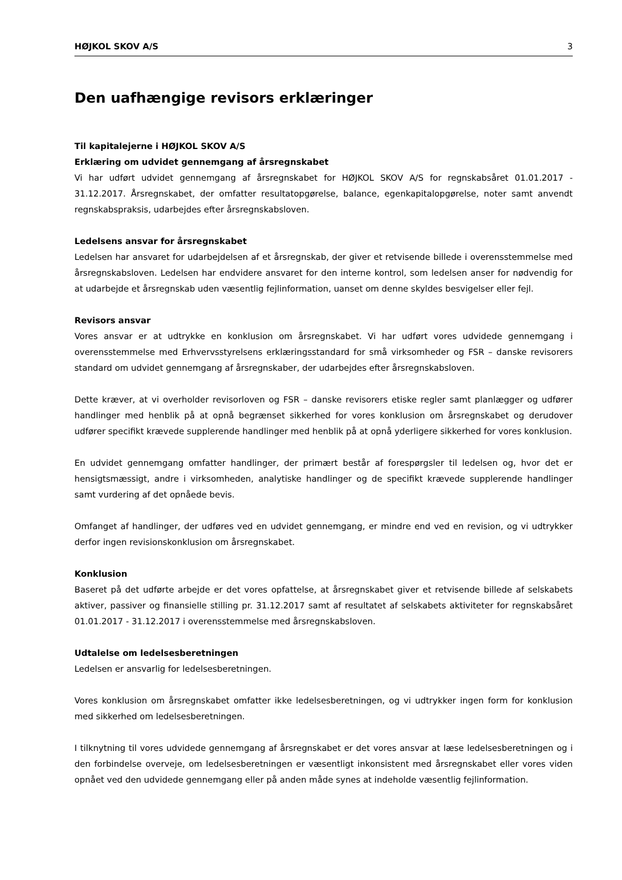HØJKOL SKOV A/S 3
Den uafhængige revisors erklæringer
Til kapitalejerne i HØJKOL SKOV A/S
Erklæring om udvidet gennemgang af årsregnskabet
Vi har udført udvidet gennemgang af årsregnskabet for HØJKOL SKOV A/S for regnskabsåret 01.01.2017 - 31.12.2017. Årsregnskabet, der omfatter resultatopgørelse, balance, egenkapitalopgørelse, noter samt anvendt regnskabspraksis, udarbejdes efter årsregnskabsloven.
Ledelsens ansvar for årsregnskabet
Ledelsen har ansvaret for udarbejdelsen af et årsregnskab, der giver et retvisende billede i overensstemmelse med årsregnskabsloven. Ledelsen har endvidere ansvaret for den interne kontrol, som ledelsen anser for nødvendig for at udarbejde et årsregnskab uden væsentlig fejlinformation, uanset om denne skyldes besvigelser eller fejl.
Revisors ansvar
Vores ansvar er at udtrykke en konklusion om årsregnskabet. Vi har udført vores udvidede gennemgang i overensstemmelse med Erhvervsstyrelsens erklæringsstandard for små virksomheder og FSR – danske revisorers standard om udvidet gennemgang af årsregnskaber, der udarbejdes efter årsregnskabsloven.
Dette kræver, at vi overholder revisorloven og FSR – danske revisorers etiske regler samt planlægger og udfører handlinger med henblik på at opnå begrænset sikkerhed for vores konklusion om årsregnskabet og derudover udfører specifikt krævede supplerende handlinger med henblik på at opnå yderligere sikkerhed for vores konklusion.
En udvidet gennemgang omfatter handlinger, der primært består af forespørgsler til ledelsen og, hvor det er hensigtsmæssigt, andre i virksomheden, analytiske handlinger og de specifikt krævede supplerende handlinger samt vurdering af det opnåede bevis.
Omfanget af handlinger, der udføres ved en udvidet gennemgang, er mindre end ved en revision, og vi udtrykker derfor ingen revisionskonklusion om årsregnskabet.
Konklusion
Baseret på det udførte arbejde er det vores opfattelse, at årsregnskabet giver et retvisende billede af selskabets aktiver, passiver og finansielle stilling pr. 31.12.2017 samt af resultatet af selskabets aktiviteter for regnskabsåret 01.01.2017 - 31.12.2017 i overensstemmelse med årsregnskabsloven.
Udtalelse om ledelsesberetningen
Ledelsen er ansvarlig for ledelsesberetningen.
Vores konklusion om årsregnskabet omfatter ikke ledelsesberetningen, og vi udtrykker ingen form for konklusion med sikkerhed om ledelsesberetningen.
I tilknytning til vores udvidede gennemgang af årsregnskabet er det vores ansvar at læse ledelsesberetningen og i den forbindelse overveje, om ledelsesberetningen er væsentligt inkonsistent med årsregnskabet eller vores viden opnået ved den udvidede gennemgang eller på anden måde synes at indeholde væsentlig fejlinformation.